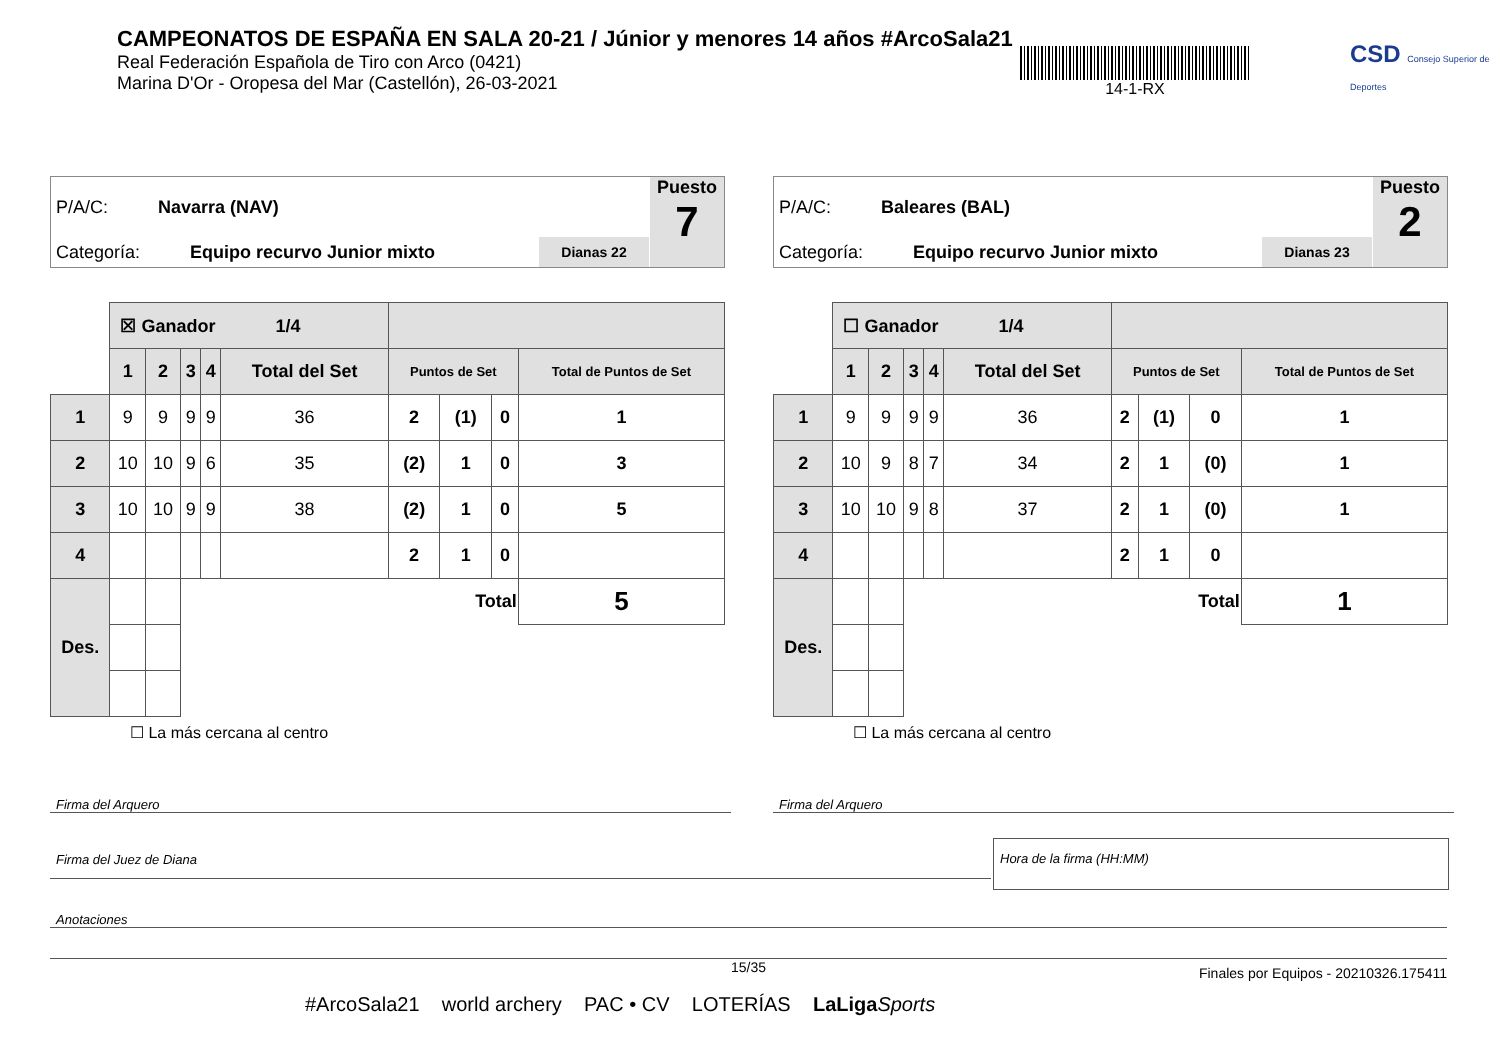CAMPEONATOS DE ESPAÑA EN SALA 20-21 / Júnior y menores 14 años #ArcoSala21
Real Federación Española de Tiro con Arco (0421)
Marina D'Or - Oropesa del Mar (Castellón), 26-03-2021
14-1-RX
CSD Consejo Superior de Deportes
P/A/C: Navarra (NAV)
Categoría: Equipo recurvo Junior mixto
Dianas 22
Puesto
7
| | ☒ Ganador 1/4 | | | | | | | | |
| | 1 | 2 | 3 | 4 | Total del Set | Puntos de Set | | | Total de Puntos de Set |
| 1 | 9 | 9 | 9 | 9 | 36 | 2 | (1) | 0 | 1 |
| 2 | 10 | 10 | 9 | 6 | 35 | (2) | 1 | 0 | 3 |
| 3 | 10 | 10 | 9 | 9 | 38 | (2) | 1 | 0 | 5 |
| 4 | | | | | | 2 | 1 | 0 | |
| Des. | | | Total | | | | | | 5 |
☐ La más cercana al centro
P/A/C: Baleares (BAL)
Categoría: Equipo recurvo Junior mixto
Dianas 23
Puesto
2
| | ☐ Ganador 1/4 | | | | | | | | |
| | 1 | 2 | 3 | 4 | Total del Set | Puntos de Set | | | Total de Puntos de Set |
| 1 | 9 | 9 | 9 | 9 | 36 | 2 | (1) | 0 | 1 |
| 2 | 10 | 9 | 8 | 7 | 34 | 2 | 1 | (0) | 1 |
| 3 | 10 | 10 | 9 | 8 | 37 | 2 | 1 | (0) | 1 |
| 4 | | | | | | 2 | 1 | 0 | |
| Des. | | | Total | | | | | | 1 |
☐ La más cercana al centro
Firma del Arquero Firma del Arquero
Firma del Juez de Diana
Hora de la firma (HH:MM)
Anotaciones
15/35
Finales por Equipos - 20210326.175411
#ArcoSala21 world archery PAC • CV LOTERÍAS LaLiga Sports